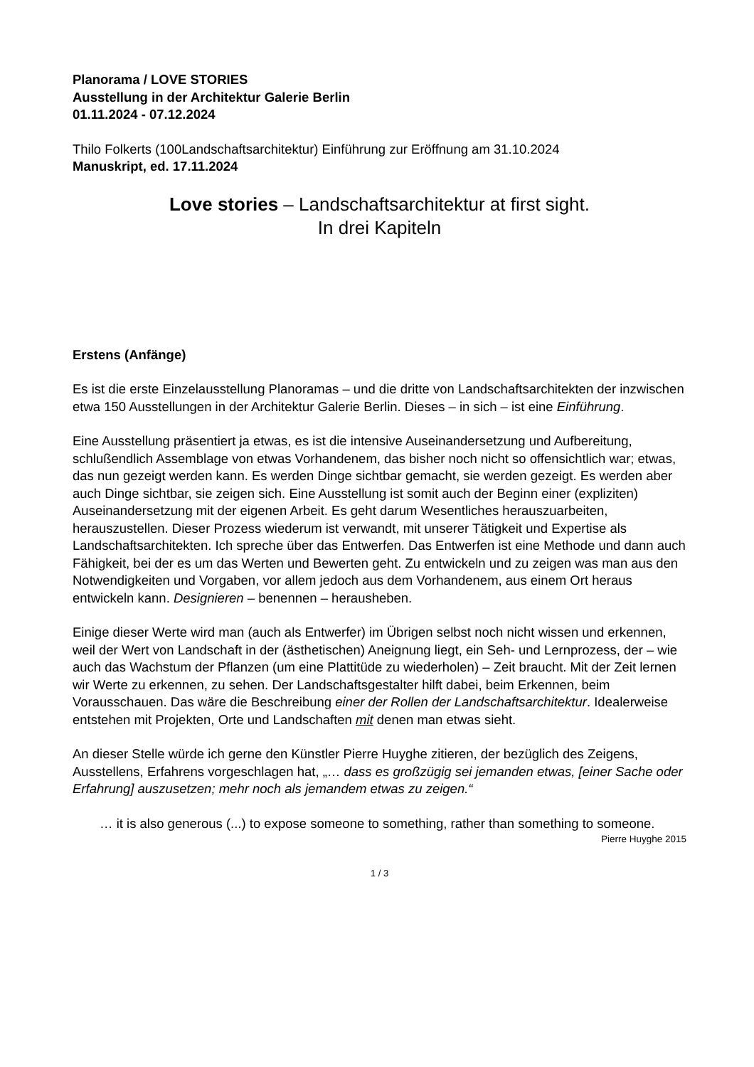Planorama / LOVE STORIES
Ausstellung in der Architektur Galerie Berlin
01.11.2024 - 07.12.2024
Thilo Folkerts (100Landschaftsarchitektur) Einführung zur Eröffnung am 31.10.2024
Manuskript, ed. 17.11.2024
Love stories – Landschaftsarchitektur at first sight.
In drei Kapiteln
Erstens (Anfänge)
Es ist die erste Einzelausstellung Planoramas – und die dritte von Landschaftsarchitekten der inzwischen etwa 150 Ausstellungen in der Architektur Galerie Berlin. Dieses – in sich – ist eine Einführung.
Eine Ausstellung präsentiert ja etwas, es ist die intensive Auseinandersetzung und Aufbereitung, schlußendlich Assemblage von etwas Vorhandenem, das bisher noch nicht so offensichtlich war; etwas, das nun gezeigt werden kann. Es werden Dinge sichtbar gemacht, sie werden gezeigt. Es werden aber auch Dinge sichtbar, sie zeigen sich. Eine Ausstellung ist somit auch der Beginn einer (expliziten) Auseinandersetzung mit der eigenen Arbeit. Es geht darum Wesentliches herauszuarbeiten, herauszustellen. Dieser Prozess wiederum ist verwandt, mit unserer Tätigkeit und Expertise als Landschaftsarchitekten. Ich spreche über das Entwerfen. Das Entwerfen ist eine Methode und dann auch Fähigkeit, bei der es um das Werten und Bewerten geht. Zu entwickeln und zu zeigen was man aus den Notwendigkeiten und Vorgaben, vor allem jedoch aus dem Vorhandenem, aus einem Ort heraus entwickeln kann. Designieren – benennen – herausheben.
Einige dieser Werte wird man (auch als Entwerfer) im Übrigen selbst noch nicht wissen und erkennen, weil der Wert von Landschaft in der (ästhetischen) Aneignung liegt, ein Seh- und Lernprozess, der – wie auch das Wachstum der Pflanzen (um eine Plattitüde zu wiederholen) – Zeit braucht. Mit der Zeit lernen wir Werte zu erkennen, zu sehen. Der Landschaftsgestalter hilft dabei, beim Erkennen, beim Vorausschauen. Das wäre die Beschreibung einer der Rollen der Landschaftsarchitektur. Idealerweise entstehen mit Projekten, Orte und Landschaften mit denen man etwas sieht.
An dieser Stelle würde ich gerne den Künstler Pierre Huyghe zitieren, der bezüglich des Zeigens, Ausstellens, Erfahrens vorgeschlagen hat, „… dass es großzügig sei jemanden etwas, [einer Sache oder Erfahrung] auszusetzen; mehr noch als jemandem etwas zu zeigen.“
… it is also generous (...) to expose someone to something, rather than something to someone.
Pierre Huyghe 2015
1 / 3